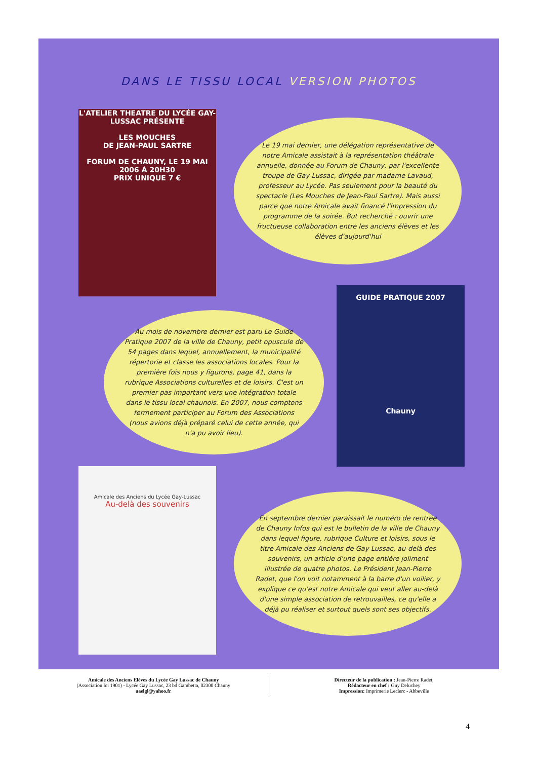DANS LE TISSU LOCAL VERSION PHOTOS
L'ATELIER THEATRE DU LYCÉE GAY-LUSSAC PRÉSENTE
LES MOUCHES
DE JEAN-PAUL SARTRE
FORUM DE CHAUNY, LE 19 MAI 2006 À 20H30
PRIX UNIQUE 7 €
Le 19 mai dernier, une délégation représentative de notre Amicale assistait à la représentation théâtrale annuelle, donnée au Forum de Chauny, par l'excellente troupe de Gay-Lussac, dirigée par madame Lavaud, professeur au Lycée. Pas seulement pour la beauté du spectacle (Les Mouches de Jean-Paul Sartre). Mais aussi parce que notre Amicale avait financé l'impression du programme de la soirée. But recherché : ouvrir une fructueuse collaboration entre les anciens élèves et les élèves d'aujourd'hui
GUIDE PRATIQUE 2007
Chauny
Au mois de novembre dernier est paru Le Guide Pratique 2007 de la ville de Chauny, petit opuscule de 54 pages dans lequel, annuellement, la municipalité répertorie et classe les associations locales. Pour la première fois nous y figurons, page 41, dans la rubrique Associations culturelles et de loisirs. C'est un premier pas important vers une intégration totale dans le tissu local chaunois. En 2007, nous comptons fermement participer au Forum des Associations (nous avions déjà préparé celui de cette année, qui n'a pu avoir lieu).
Amicale des Anciens du Lycée Gay-Lussac
Au-delà des souvenirs
En septembre dernier paraissait le numéro de rentrée de Chauny Infos qui est le bulletin de la ville de Chauny dans lequel figure, rubrique Culture et loisirs, sous le titre Amicale des Anciens de Gay-Lussac, au-delà des souvenirs, un article d'une page entière joliment illustrée de quatre photos. Le Président Jean-Pierre Radet, que l'on voit notamment à la barre d'un voilier, y explique ce qu'est notre Amicale qui veut aller au-delà d'une simple association de retrouvailles, ce qu'elle a déjà pu réaliser et surtout quels sont ses objectifs.
Amicale des Anciens Elèves du Lycée Gay Lussac de Chauny
(Association loi 1901) - Lycée Gay Lussac, 23 bd Gambetta, 02300 Chauny
aaelgl@yahoo.fr
Directeur de la publication : Jean-Pierre Radet;
Rédacteur en chef : Guy Deluchey
Impression: Imprimerie Leclerc - Abbeville
4